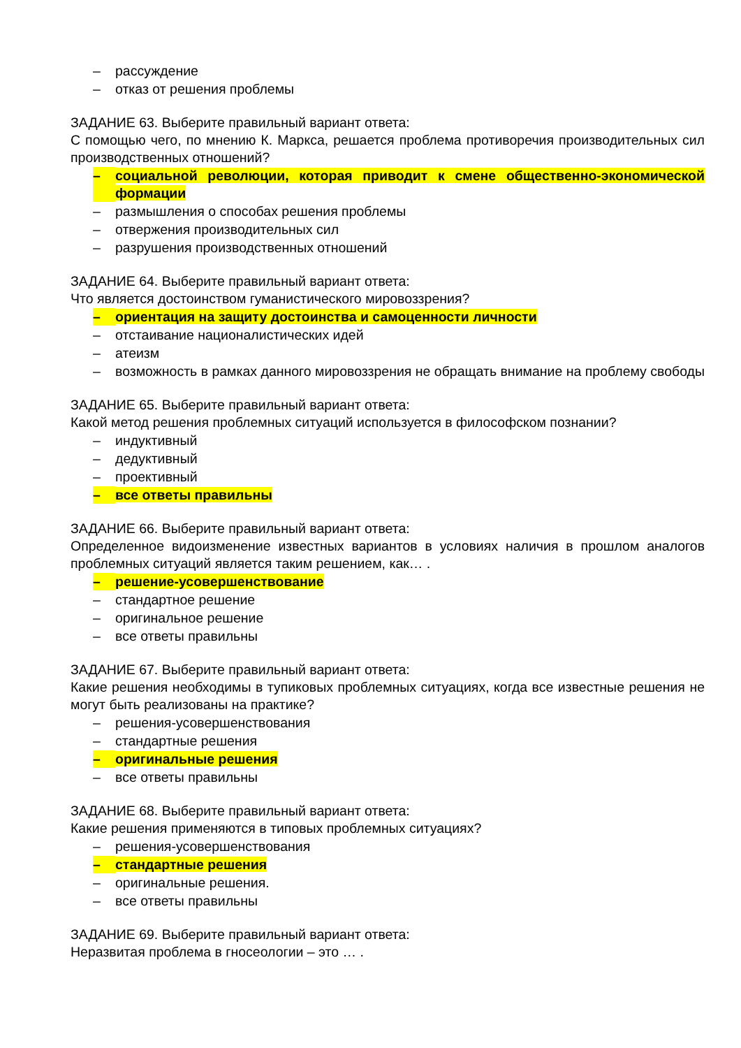– рассуждение
– отказ от решения проблемы
ЗАДАНИЕ 63. Выберите правильный вариант ответа:
С помощью чего, по мнению К. Маркса, решается проблема противоречия производительных сил производственных отношений?
– социальной революции, которая приводит к смене общественно-экономической формации
– размышления о способах решения проблемы
– отвержения производительных сил
– разрушения производственных отношений
ЗАДАНИЕ 64. Выберите правильный вариант ответа:
Что является достоинством гуманистического мировоззрения?
– ориентация на защиту достоинства и самоценности личности
– отстаивание националистических идей
– атеизм
– возможность в рамках данного мировоззрения не обращать внимание на проблему свободы
ЗАДАНИЕ 65. Выберите правильный вариант ответа:
Какой метод решения проблемных ситуаций используется в философском познании?
– индуктивный
– дедуктивный
– проективный
– все ответы правильны
ЗАДАНИЕ 66. Выберите правильный вариант ответа:
Определенное видоизменение известных вариантов в условиях наличия в прошлом аналогов проблемных ситуаций является таким решением, как… .
– решение-усовершенствование
– стандартное решение
– оригинальное решение
– все ответы правильны
ЗАДАНИЕ 67. Выберите правильный вариант ответа:
Какие решения необходимы в тупиковых проблемных ситуациях, когда все известные решения не могут быть реализованы на практике?
– решения-усовершенствования
– стандартные решения
– оригинальные решения
– все ответы правильны
ЗАДАНИЕ 68. Выберите правильный вариант ответа:
Какие решения применяются в типовых проблемных ситуациях?
– решения-усовершенствования
– стандартные решения
– оригинальные решения.
– все ответы правильны
ЗАДАНИЕ 69. Выберите правильный вариант ответа:
Неразвитая проблема в гносеологии – это … .